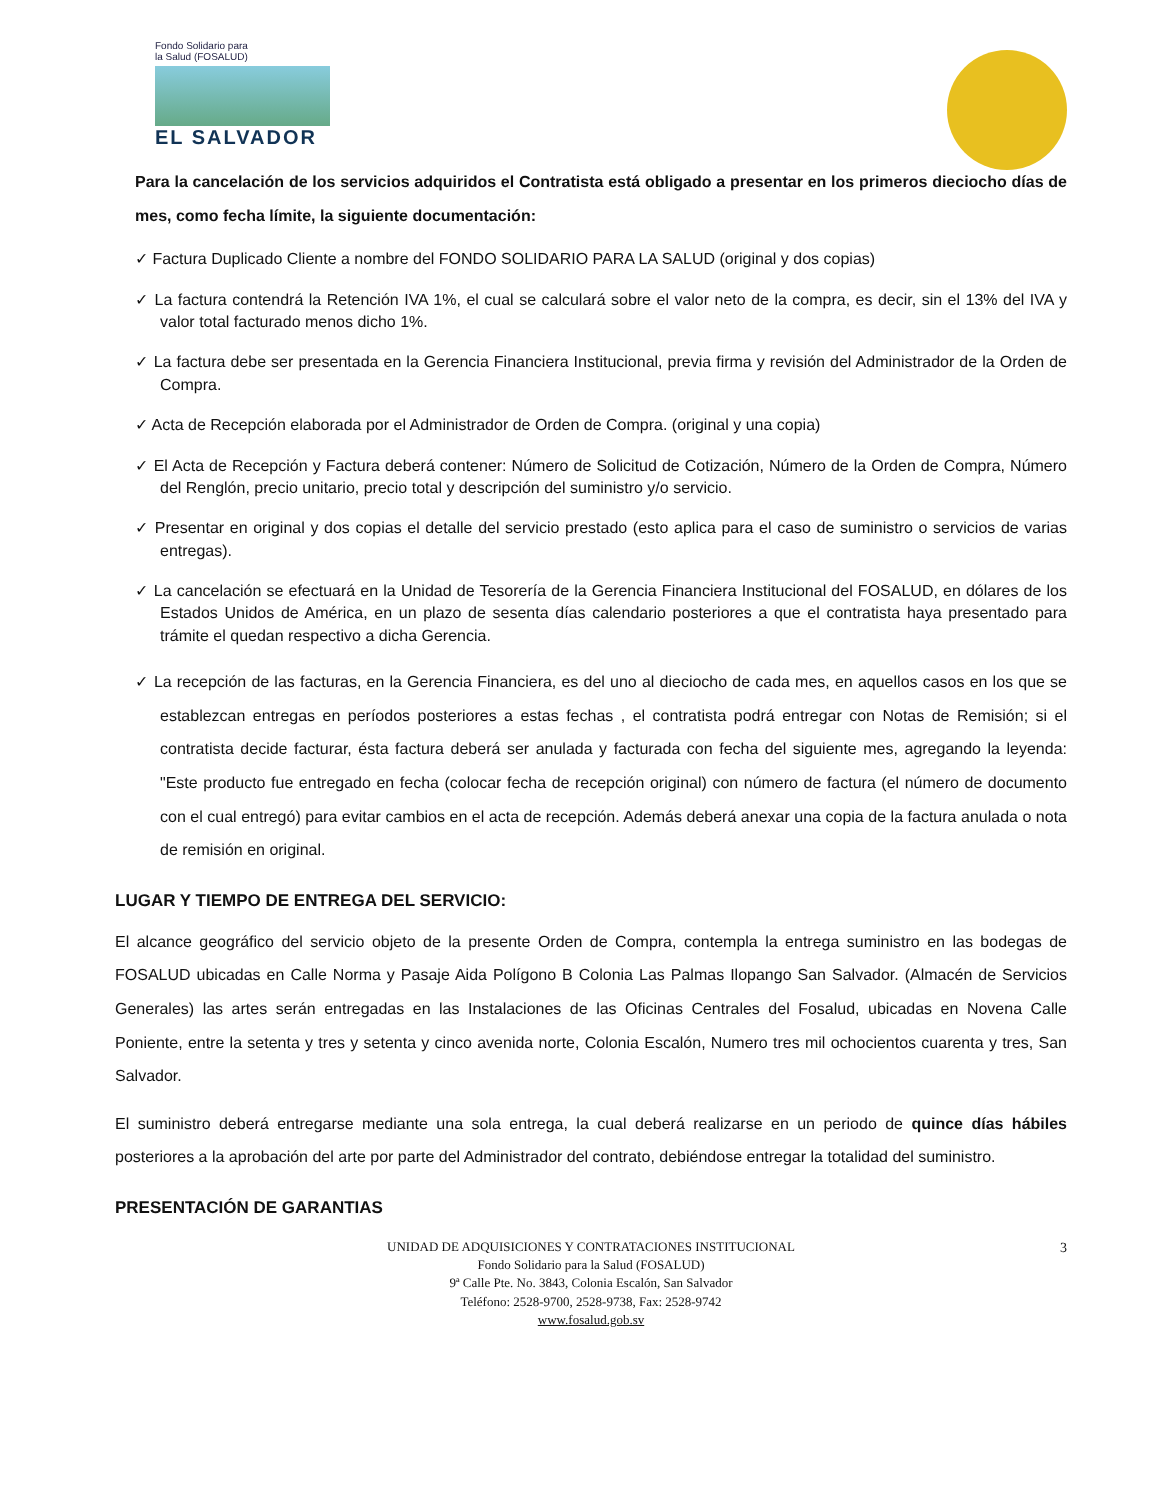Fondo Solidario para
la Salud (FOSALUD)
EL SALVADOR
Para la cancelación de los servicios adquiridos el Contratista está obligado a presentar en los primeros dieciocho días de mes, como fecha límite, la siguiente documentación:
✓ Factura Duplicado Cliente a nombre del FONDO SOLIDARIO PARA LA SALUD (original y dos copias)
✓ La factura contendrá la Retención IVA 1%, el cual se calculará sobre el valor neto de la compra, es decir, sin el 13% del IVA y valor total facturado menos dicho 1%.
✓ La factura debe ser presentada en la Gerencia Financiera Institucional, previa firma y revisión del Administrador de la Orden de Compra.
✓ Acta de Recepción elaborada por el Administrador de Orden de Compra. (original y una copia)
✓ El Acta de Recepción y Factura deberá contener: Número de Solicitud de Cotización, Número de la Orden de Compra, Número del Renglón, precio unitario, precio total y descripción del suministro y/o servicio.
✓ Presentar en original y dos copias el detalle del servicio prestado (esto aplica para el caso de suministro o servicios de varias entregas).
✓ La cancelación se efectuará en la Unidad de Tesorería de la Gerencia Financiera Institucional del FOSALUD, en dólares de los Estados Unidos de América, en un plazo de sesenta días calendario posteriores a que el contratista haya presentado para trámite el quedan respectivo a dicha Gerencia.
✓ La recepción de las facturas, en la Gerencia Financiera, es del uno al dieciocho de cada mes, en aquellos casos en los que se establezcan entregas en períodos posteriores a estas fechas , el contratista podrá entregar con Notas de Remisión; si el contratista decide facturar, ésta factura deberá ser anulada y facturada con fecha del siguiente mes, agregando la leyenda: "Este producto fue entregado en fecha (colocar fecha de recepción original) con número de factura (el número de documento con el cual entregó) para evitar cambios en el acta de recepción. Además deberá anexar una copia de la factura anulada o nota de remisión en original.
LUGAR Y TIEMPO DE ENTREGA DEL SERVICIO:
El alcance geográfico del servicio objeto de la presente Orden de Compra, contempla la entrega suministro en las bodegas de FOSALUD ubicadas en Calle Norma y Pasaje Aida Polígono B Colonia Las Palmas Ilopango San Salvador. (Almacén de Servicios Generales) las artes serán entregadas en las Instalaciones de las Oficinas Centrales del Fosalud, ubicadas en Novena Calle Poniente, entre la setenta y tres y setenta y cinco avenida norte, Colonia Escalón, Numero tres mil ochocientos cuarenta y tres, San Salvador.
El suministro deberá entregarse mediante una sola entrega, la cual deberá realizarse en un periodo de quince días hábiles posteriores a la aprobación del arte por parte del Administrador del contrato, debiéndose entregar la totalidad del suministro.
PRESENTACIÓN DE GARANTIAS
3 UNIDAD DE ADQUISICIONES Y CONTRATACIONES INSTITUCIONAL
Fondo Solidario para la Salud (FOSALUD)
9ª Calle Pte. No. 3843, Colonia Escalón, San Salvador
Teléfono: 2528-9700, 2528-9738, Fax: 2528-9742
www.fosalud.gob.sv